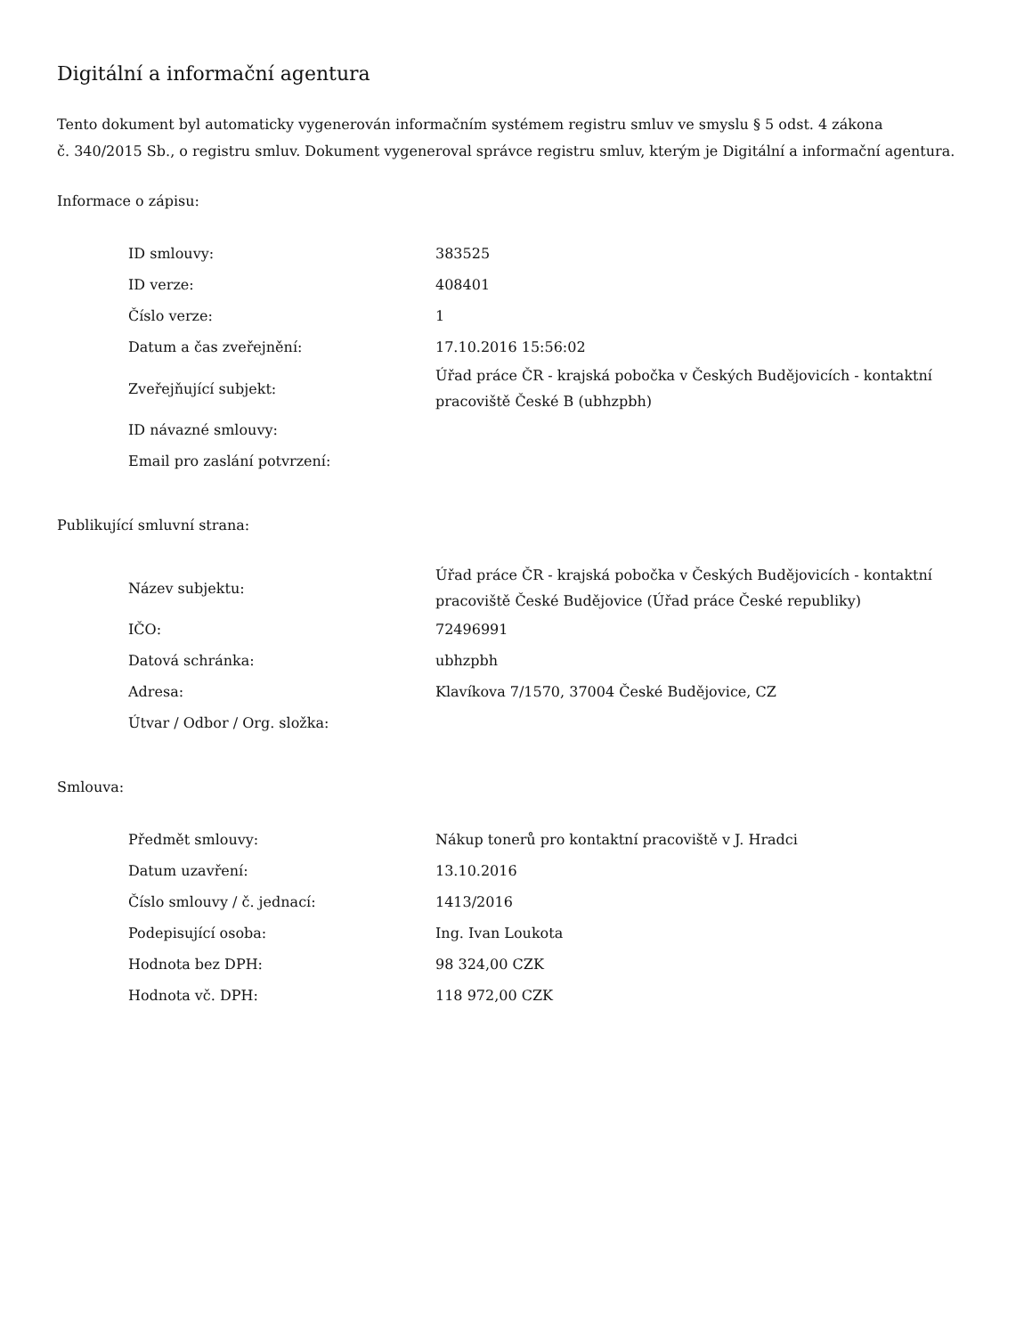Digitální a informační agentura
Tento dokument byl automaticky vygenerován informačním systémem registru smluv ve smyslu § 5 odst. 4 zákona
č. 340/2015 Sb., o registru smluv. Dokument vygeneroval správce registru smluv, kterým je Digitální a informační agentura.
Informace o zápisu:
| ID smlouvy: | 383525 |
| ID verze: | 408401 |
| Číslo verze: | 1 |
| Datum a čas zveřejnění: | 17.10.2016 15:56:02 |
| Zveřejňující subjekt: | Úřad práce ČR - krajská pobočka v Českých Budějovicích - kontaktní pracoviště České B (ubhzpbh) |
| ID návazné smlouvy: | |
| Email pro zaslání potvrzení: | |
Publikující smluvní strana:
| Název subjektu: | Úřad práce ČR - krajská pobočka v Českých Budějovicích - kontaktní pracoviště České Budějovice (Úřad práce České republiky) |
| IČO: | 72496991 |
| Datová schránka: | ubhzpbh |
| Adresa: | Klavíkova 7/1570, 37004 České Budějovice, CZ |
| Útvar / Odbor / Org. složka: | |
Smlouva:
| Předmět smlouvy: | Nákup tonerů pro kontaktní pracoviště v J. Hradci |
| Datum uzavření: | 13.10.2016 |
| Číslo smlouvy / č. jednací: | 1413/2016 |
| Podepisující osoba: | Ing. Ivan Loukota |
| Hodnota bez DPH: | 98 324,00 CZK |
| Hodnota vč. DPH: | 118 972,00 CZK |